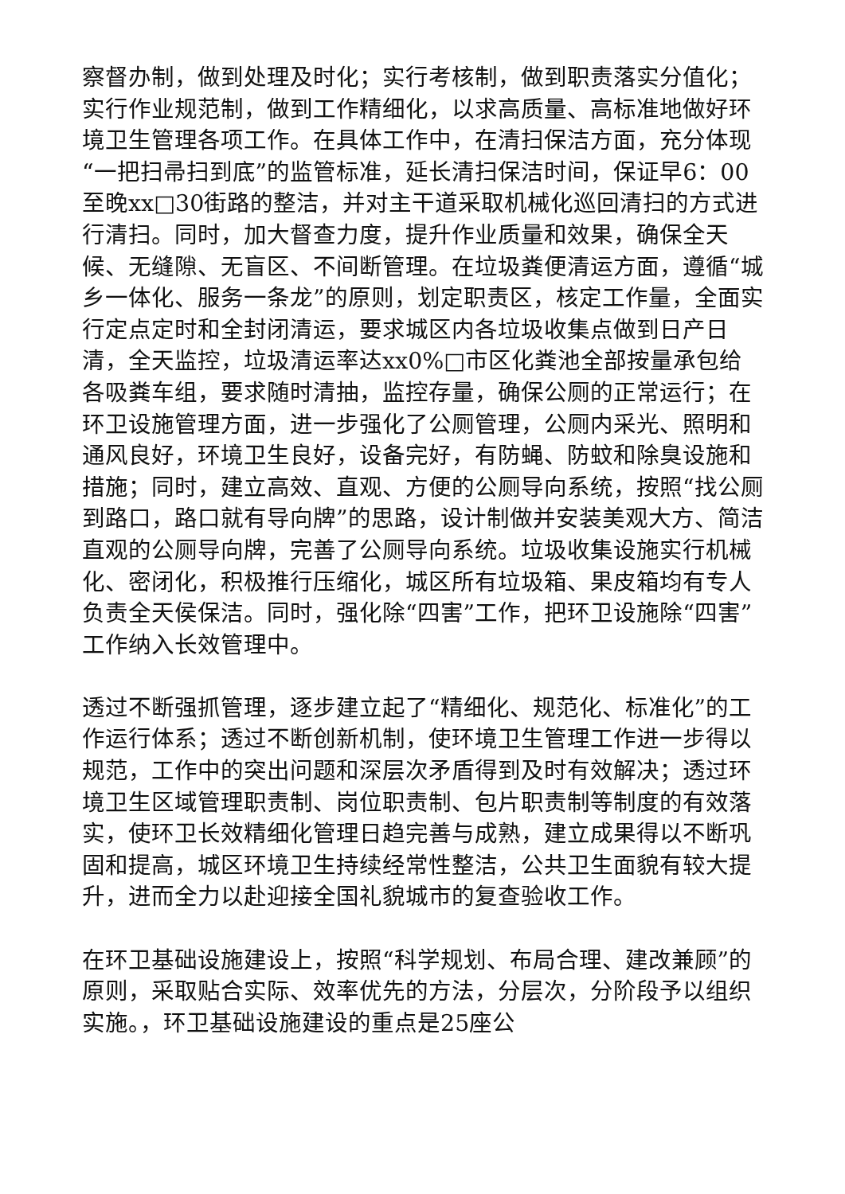察督办制，做到处理及时化；实行考核制，做到职责落实分值化；实行作业规范制，做到工作精细化，以求高质量、高标准地做好环境卫生管理各项工作。在具体工作中，在清扫保洁方面，充分体现“一把扫帚扫到底”的监管标准，延长清扫保洁时间，保证早6：00至晚xx□30街路的整洁，并对主干道采取机械化巡回清扫的方式进行清扫。同时，加大督查力度，提升作业质量和效果，确保全天候、无缝隙、无盲区、不间断管理。在垃圾粪便清运方面，遵循“城乡一体化、服务一条龙”的原则，划定职责区，核定工作量，全面实行定点定时和全封闭清运，要求城区内各垃圾收集点做到日产日清，全天监控，垃圾清运率达xx0%□市区化粪池全部按量承包给各吸粪车组，要求随时清抽，监控存量，确保公厕的正常运行；在环卫设施管理方面，进一步强化了公厕管理，公厕内采光、照明和通风良好，环境卫生良好，设备完好，有防蝇、防蚊和除臭设施和措施；同时，建立高效、直观、方便的公厕导向系统，按照“找公厕到路口，路口就有导向牌”的思路，设计制做并安装美观大方、简洁直观的公厕导向牌，完善了公厕导向系统。垃圾收集设施实行机械化、密闭化，积极推行压缩化，城区所有垃圾箱、果皮箱均有专人负责全天侯保洁。同时，强化除“四害”工作，把环卫设施除“四害”工作纳入长效管理中。
透过不断强抓管理，逐步建立起了“精细化、规范化、标准化”的工作运行体系；透过不断创新机制，使环境卫生管理工作进一步得以规范，工作中的突出问题和深层次矛盾得到及时有效解决；透过环境卫生区域管理职责制、岗位职责制、包片职责制等制度的有效落实，使环卫长效精细化管理日趋完善与成熟，建立成果得以不断巩固和提高，城区环境卫生持续经常性整洁，公共卫生面貌有较大提升，进而全力以赴迎接全国礼貌城市的复查验收工作。
在环卫基础设施建设上，按照“科学规划、布局合理、建改兼顾”的原则，采取贴合实际、效率优先的方法，分层次，分阶段予以组织实施。，环卫基础设施建设的重点是25座公